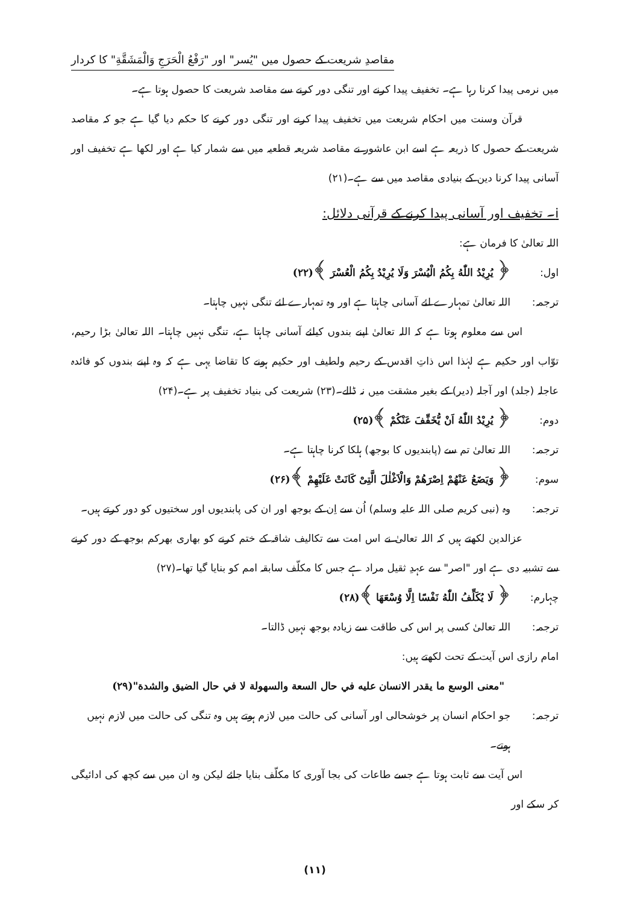مقاصدِ شریعت کے حصول میں "یُسر" اور "رَفْعُ الْحَرَجِ وَالْمَشَقَّةِ" کا کردار
میں نرمی پیدا کرنا رہا ہے۔ تخفیف پیدا کرنے اور تنگی دور کرنے سے مقاصد شریعت کا حصول ہوتا ہے۔
قرآن وسنت میں احکام شریعت میں تخفیف پیدا کرنے اور تنگی دور کرنے کا حکم دیا گیا ہے جو کہ مقاصد شریعت کے حصول کا ذریعہ ہے اسے ابن عاشور نے مقاصد شریعہ قطعیہ میں سے شمار کیا ہے اور لکھا ہے تخفیف اور آسانی پیدا کرنا دین کے بنیادی مقاصد میں سے ہے۔(۲۱)
i۔ تخفیف اور آسانی پیدا کرنے کے قرآنی دلائل:
اللہ تعالیٰ کا فرمان ہے:
اول: ﴿ يُرِيْدُ اللّٰهُ بِكُمُ الْيُسْرَ وَلَا يُرِيْدُ بِكُمُ الْعُسْرَ ﴾(۲۲)
ترجمہ: اللہ تعالیٰ تمہارے لئے آسانی چاہتا ہے اور وہ تمہارے لئے تنگی نہیں چاہتا۔
اس سے معلوم ہوتا ہے کہ اللہ تعالیٰ اپنے بندوں کیلئے آسانی چاہتا ہے، تنگی نہیں چاہتا۔ اللہ تعالیٰ بڑا رحیم، توّاب اور حکیم ہے لہٰذا اس ذاتِ اقدس کے رحیم ولطیف اور حکیم ہونے کا تقاضا یہی ہے کہ وہ اپنے بندوں کو فائدہ عاجلہ (جلد) اور آجلہ (دیر) کے بغیر مشقت میں نہ ڈالے۔(۲۳) شریعت کی بنیاد تخفیف پر ہے۔(۲۴)
دوم: ﴿ يُرِيْدُ اللّٰهُ اَنْ يُّخَفِّفَ عَنْكُمْ ﴾(۲۵)
ترجمہ: اللہ تعالیٰ تم سے (پابندیوں کا بوجھ) ہلکا کرنا چاہتا ہے۔
سوم: ﴿ وَيَضَعُ عَنْهُمْ اِصْرَهُمْ وَالْاَغْلٰلَ الَّتِىْ كَانَتْ عَلَيْهِمْ ﴾(۲۶)
ترجمہ: وہ (نبی کریم صلی اللہ علیہ وسلم) اُن سے اِن کے بوجھ اور ان کی پابندیوں اور سختیوں کو دور کرتے ہیں۔
عزالدین لکھتے ہیں کہ اللہ تعالیٰ نے اس امت سے تکالیف شاقہ کے ختم کرنے کو بھاری بھرکم بوجھ کے دور کرنے سے تشبیہ دی ہے اور "اصر" سے عہدِ ثقیل مراد ہے جس کا مکلّف سابقہ امم کو بنایا گیا تھا۔(۲۷)
چہارم: ﴿ لَا يُكَلِّفُ اللّٰهُ نَفْسًا اِلَّا وُسْعَهَا ﴾(۲۸)
ترجمہ: اللہ تعالیٰ کسی پر اس کی طاقت سے زیادہ بوجھ نہیں ڈالتا۔
امام رازی اس آیت کے تحت لکھتے ہیں:
"معنى الوسع ما يقدر الانسان عليه في حال السعة والسهولة لا في حال الضيق والشدة"(۲۹)
ترجمہ: جو احکام انسان پر خوشحالی اور آسانی کی حالت میں لازم ہوتے ہیں وہ تنگی کی حالت میں لازم نہیں ہوتے۔
اس آیت سے ثابت ہوتا ہے جسے طاعات کی بجا آوری کا مکلّف بنایا جائے لیکن وہ ان میں سے کچھ کی ادائیگی کر سکے اور
(۱۱)